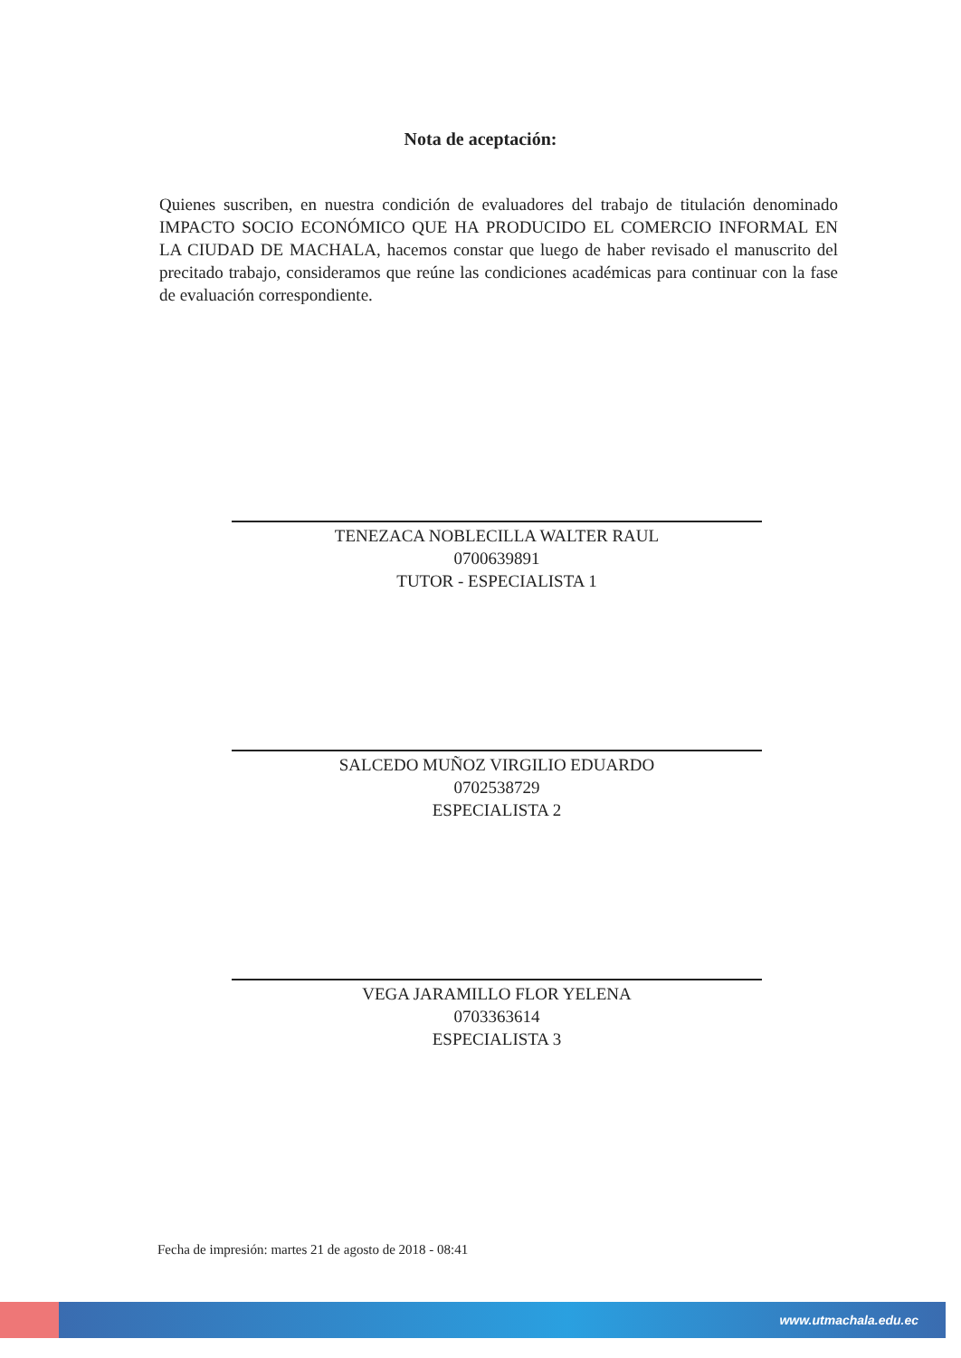Nota de aceptación:
Quienes suscriben, en nuestra condición de evaluadores del trabajo de titulación denominado IMPACTO SOCIO ECONÓMICO QUE HA PRODUCIDO EL COMERCIO INFORMAL EN LA CIUDAD DE MACHALA, hacemos constar que luego de haber revisado el manuscrito del precitado trabajo, consideramos que reúne las condiciones académicas para continuar con la fase de evaluación correspondiente.
TENEZACA NOBLECILLA WALTER RAUL
0700639891
TUTOR - ESPECIALISTA 1
SALCEDO MUÑOZ VIRGILIO EDUARDO
0702538729
ESPECIALISTA 2
VEGA JARAMILLO FLOR YELENA
0703363614
ESPECIALISTA 3
Fecha de impresión: martes 21 de agosto de 2018 - 08:41
www.utmachala.edu.ec